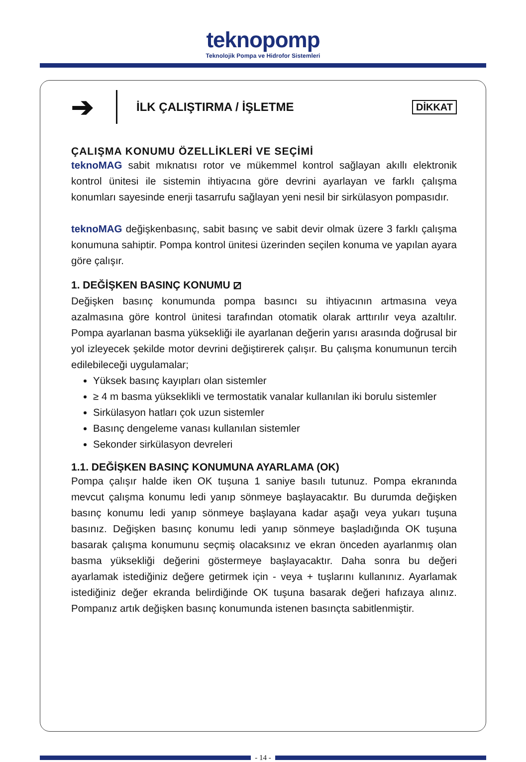teknopomp
Teknolojik Pompa ve Hidrofor Sistemleri
➔
İLK ÇALIŞTIRMA / İŞLETME
DİKKAT
ÇALIŞMA KONUMU ÖZELLİKLERİ VE SEÇİMİ
teknoMAG sabit mıknatısı rotor ve mükemmel kontrol sağlayan akıllı elektronik kontrol ünitesi ile sistemin ihtiyacına göre devrini ayarlayan ve farklı çalışma konumları sayesinde enerji tasarrufu sağlayan yeni nesil bir sirkülasyon pompasıdır.
teknoMAG değişkenbasınç, sabit basınç ve sabit devir olmak üzere 3 farklı çalışma konumuna sahiptir. Pompa kontrol ünitesi üzerinden seçilen konuma ve yapılan ayara göre çalışır.
1. DEĞİŞKEN BASINÇ KONUMU ⧄
Değişken basınç konumunda pompa basıncı su ihtiyacının artmasına veya azalmasına göre kontrol ünitesi tarafından otomatik olarak arttırılır veya azaltılır. Pompa ayarlanan basma yüksekliği ile ayarlanan değerin yarısı arasında doğrusal bir yol izleyecek şekilde motor devrini değiştirerek çalışır. Bu çalışma konumunun tercih edilebileceği uygulamalar;
Yüksek basınç kayıpları olan sistemler
≥ 4 m basma yükseklikli ve termostatik vanalar kullanılan iki borulu sistemler
Sirkülasyon hatları çok uzun sistemler
Basınç dengeleme vanası kullanılan sistemler
Sekonder sirkülasyon devreleri
1.1. DEĞİŞKEN BASINÇ KONUMUNA AYARLAMA (OK)
Pompa çalışır halde iken OK tuşuna 1 saniye basılı tutunuz. Pompa ekranında mevcut çalışma konumu ledi yanıp sönmeye başlayacaktır. Bu durumda değişken basınç konumu ledi yanıp sönmeye başlayana kadar aşağı veya yukarı tuşuna basınız. Değişken basınç konumu ledi yanıp sönmeye başladığında OK tuşuna basarak çalışma konumunu seçmiş olacaksınız ve ekran önceden ayarlanmış olan basma yüksekliği değerini göstermeye başlayacaktır. Daha sonra bu değeri ayarlamak istediğiniz değere getirmek için - veya + tuşlarını kullanınız. Ayarlamak istediğiniz değer ekranda belirdiğinde OK tuşuna basarak değeri hafızaya alınız. Pompanız artık değişken basınç konumunda istenen basınçta sabitlenmiştir.
- 14 -